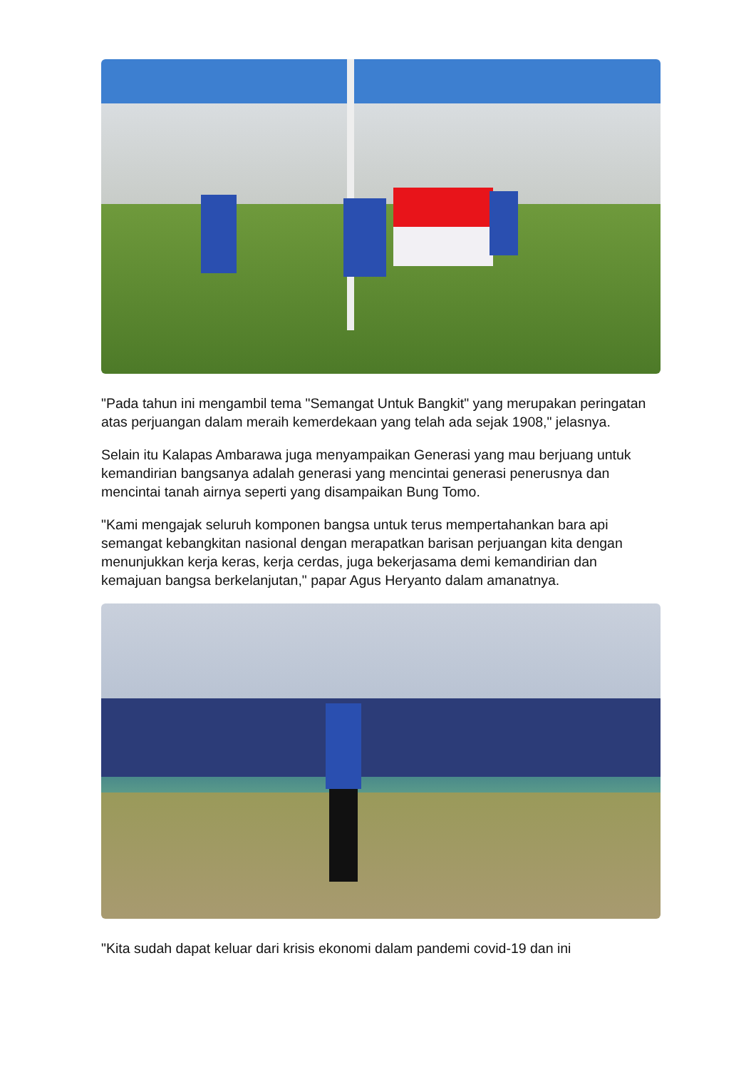"Pada tahun ini mengambil tema "Semangat Untuk Bangkit" yang merupakan peringatan atas perjuangan dalam meraih kemerdekaan yang telah ada sejak 1908," jelasnya.
Selain itu Kalapas Ambarawa juga menyampaikan Generasi yang mau berjuang untuk kemandirian bangsanya adalah generasi yang mencintai generasi penerusnya dan mencintai tanah airnya seperti yang disampaikan Bung Tomo.
"Kami mengajak seluruh komponen bangsa untuk terus mempertahankan bara api semangat kebangkitan nasional dengan merapatkan barisan perjuangan kita dengan menunjukkan kerja keras, kerja cerdas, juga bekerjasama demi kemandirian dan kemajuan bangsa berkelanjutan," papar Agus Heryanto dalam amanatnya.
"Kita sudah dapat keluar dari krisis ekonomi dalam pandemi covid-19 dan ini